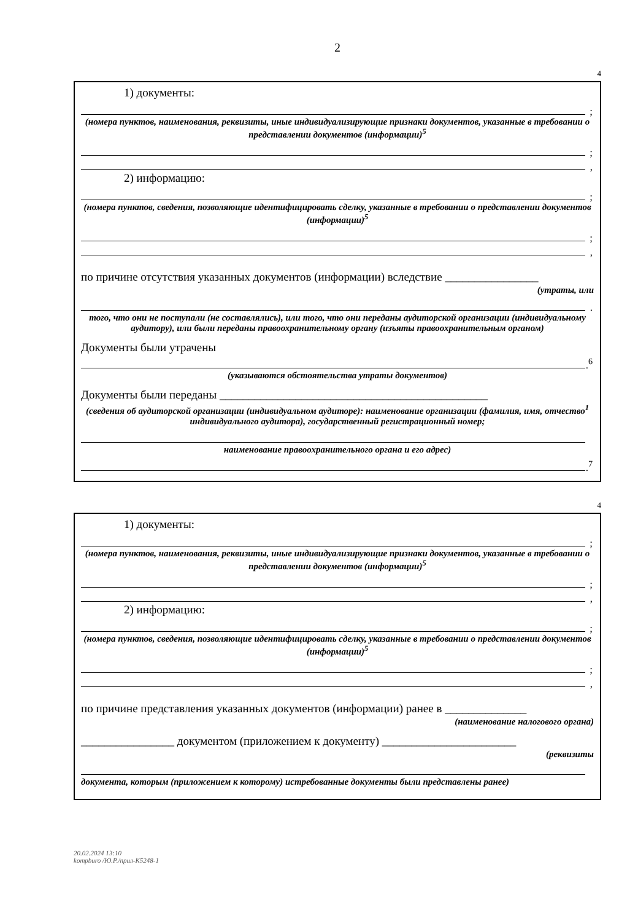2
4
1) документы:
;
(номера пунктов, наименования, реквизиты, иные индивидуализирующие признаки документов, указанные в требовании о представлении документов (информации)<sup>5</sup>
;
,
2) информацию:
;
(номера пунктов, сведения, позволяющие идентифицировать сделку, указанные в требовании о представлении документов (информации)<sup>5</sup>
;
,
по причине отсутствия указанных документов (информации) вследствие ________________
(утраты, или
.
того, что они не поступали (не составлялись), или того, что они переданы аудиторской организации (индивидуальному аудитору), или были переданы правоохранительному органу (изъяты правоохранительным органом)
Документы были утрачены
.<sup>6</sup>
(указываются обстоятельства утраты документов)
Документы были переданы ______________________________________________
(сведения об аудиторской организации (индивидуальном аудиторе): наименование организации (фамилия, имя, отчество<sup>1</sup> индивидуального аудитора), государственный регистрационный номер;
наименование правоохранительного органа и его адрес)
.<sup>7</sup>
4
1) документы:
;
(номера пунктов, наименования, реквизиты, иные индивидуализирующие признаки документов, указанные в требовании о представлении документов (информации)<sup>5</sup>
;
,
2) информацию:
;
(номера пунктов, сведения, позволяющие идентифицировать сделку, указанные в требовании о представлении документов (информации)<sup>5</sup>
;
,
по причине представления указанных документов (информации) ранее в ______________
(наименование налогового органа)
________________ документом (приложением к документу) _______________________
(реквизиты
документа, которым (приложением к которому) истребованные документы были представлены ранее)
20.02.2024 13:10
kompburo /Ю.Р./прил-К5248-1